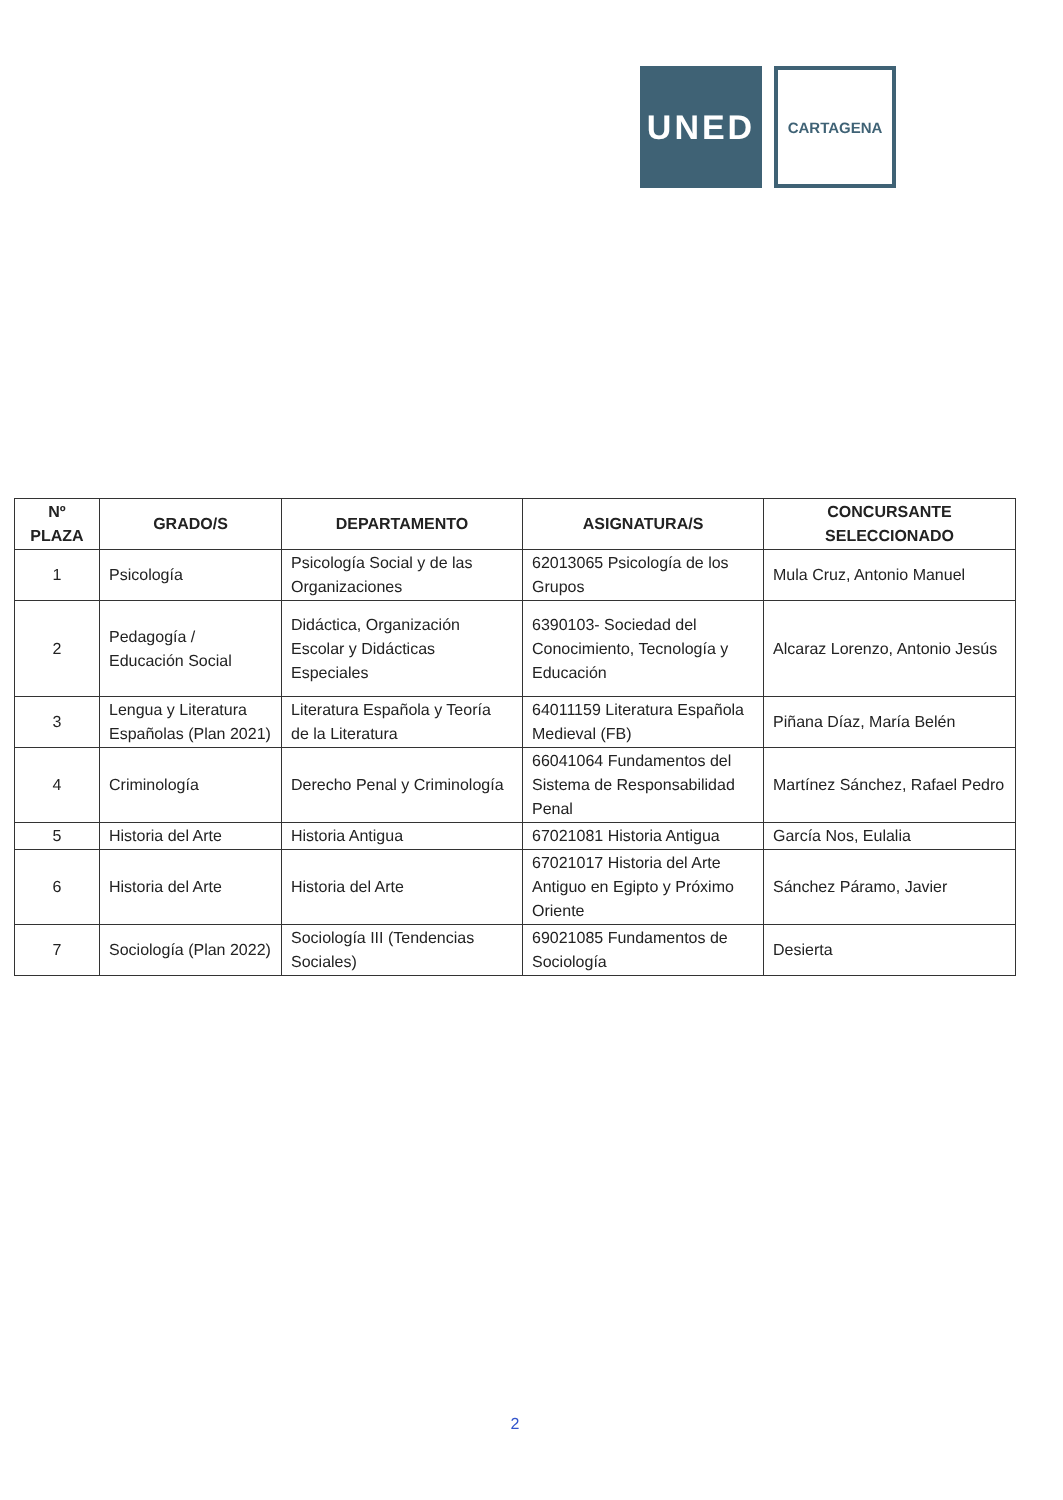UNED
CARTAGENA
| Nº PLAZA | GRADO/S | DEPARTAMENTO | ASIGNATURA/S | CONCURSANTE SELECCIONADO |
| --- | --- | --- | --- | --- |
| 1 | Psicología | Psicología Social y de las Organizaciones | 62013065 Psicología de los Grupos | Mula Cruz, Antonio Manuel |
| 2 | Pedagogía / Educación Social | Didáctica, Organización Escolar y Didácticas Especiales | 6390103- Sociedad del Conocimiento, Tecnología y Educación | Alcaraz Lorenzo, Antonio Jesús |
| 3 | Lengua y Literatura Españolas (Plan 2021) | Literatura Española y Teoría de la Literatura | 64011159 Literatura Española Medieval (FB) | Piñana Díaz, María Belén |
| 4 | Criminología | Derecho Penal y Criminología | 66041064 Fundamentos del Sistema de Responsabilidad Penal | Martínez Sánchez, Rafael Pedro |
| 5 | Historia del Arte | Historia Antigua | 67021081 Historia Antigua | García Nos, Eulalia |
| 6 | Historia del Arte | Historia del Arte | 67021017 Historia del Arte Antiguo en Egipto y Próximo Oriente | Sánchez Páramo, Javier |
| 7 | Sociología (Plan 2022) | Sociología III (Tendencias Sociales) | 69021085 Fundamentos de Sociología | Desierta |
2